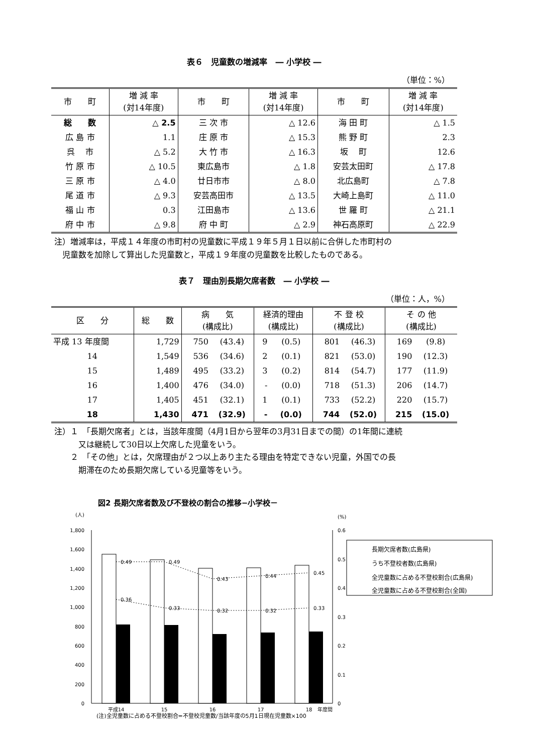表６　児童数の増減率　― 小学校 ―
（単位：%）
| 市 町 | 増 減 率 (対14年度) | 市 町 | 増 減 率 (対14年度) | 市 町 | 増 減 率 (対14年度) |
| --- | --- | --- | --- | --- | --- |
| 総 数 | △ 2.5 | 三 次 市 | △ 12.6 | 海 田 町 | △ 1.5 |
| 広 島 市 | 1.1 | 庄 原 市 | △ 15.3 | 熊 野 町 | 2.3 |
| 呉 市 | △ 5.2 | 大 竹 市 | △ 16.3 | 坂 町 | 12.6 |
| 竹 原 市 | △ 10.5 | 東広島市 | △ 1.8 | 安芸太田町 | △ 17.8 |
| 三 原 市 | △ 4.0 | 廿日市市 | △ 8.0 | 北広島町 | △ 7.8 |
| 尾 道 市 | △ 9.3 | 安芸高田市 | △ 13.5 | 大崎上島町 | △ 11.0 |
| 福 山 市 | 0.3 | 江田島市 | △ 13.6 | 世 羅 町 | △ 21.1 |
| 府 中 市 | △ 9.8 | 府 中 町 | △ 2.9 | 神石高原町 | △ 22.9 |
注）増減率は，平成１４年度の市町村の児童数に平成１９年５月１日以前に合併した市町村の
　児童数を加除して算出した児童数と，平成１９年度の児童数を比較したものである。
表７　理由別長期欠席者数　― 小学校 ―
（単位：人，%）
| 区 分 | 総 数 | 病 気 (構成比) | | 経済的理由 (構成比) | | 不 登 校 (構成比) | | そ の 他 (構成比) | |
| --- | --- | --- | --- | --- | --- | --- | --- | --- | --- |
| 平成 13 年度間 | 1,729 | 750 | (43.4) | 9 | (0.5) | 801 | (46.3) | 169 | (9.8) |
| 14 | 1,549 | 536 | (34.6) | 2 | (0.1) | 821 | (53.0) | 190 | (12.3) |
| 15 | 1,489 | 495 | (33.2) | 3 | (0.2) | 814 | (54.7) | 177 | (11.9) |
| 16 | 1,400 | 476 | (34.0) | - | (0.0) | 718 | (51.3) | 206 | (14.7) |
| 17 | 1,405 | 451 | (32.1) | 1 | (0.1) | 733 | (52.2) | 220 | (15.7) |
| 18 | 1,430 | 471 | (32.9) | - | (0.0) | 744 | (52.0) | 215 | (15.0) |
注）１　「長期欠席者」とは，当該年度間（4月1日から翌年の3月31日までの間）の1年間に連続
　　　又は継続して30日以上欠席した児童をいう。
　　２　「その他」とは，欠席理由が２つ以上あり主たる理由を特定できない児童，外国での長
　　　期滞在のため長期欠席している児童等をいう。
図2 長期欠席者数及び不登校の割合の推移−小学校－
(人)
(%)
1,800
1,600
1,400
1,200
1,000
800
600
400
200
0
0.6
0.5
0.4
0.3
0.2
0.1
0
0.49
0.49
0.43
0.44
0.45
0.36
0.33
0.32
0.32
0.33
長期欠席者数(広島県)
うち不登校者数(広島県)
全児童数に占める不登校割合(広島県)
全児童数に占める不登校割合(全国)
平成14
15
16
17
18
年度間
(注)全児童数に占める不登校割合=不登校児童数/当該年度の5月1日現在児童数×100